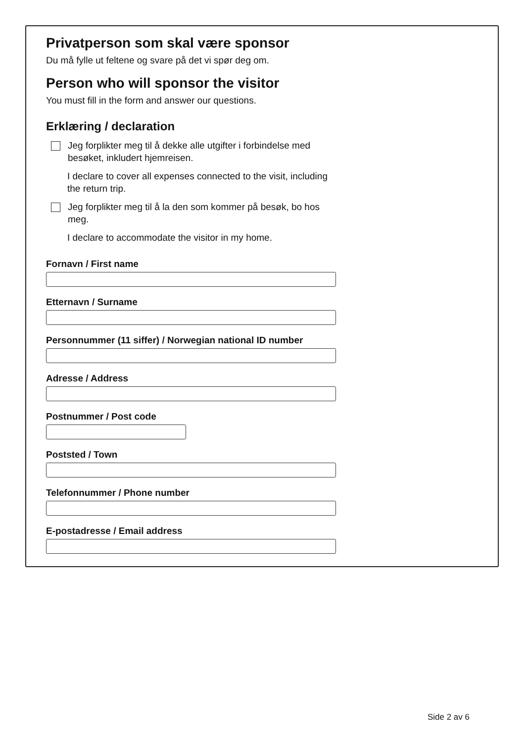Privatperson som skal være sponsor
Du må fylle ut feltene og svare på det vi spør deg om.
Person who will sponsor the visitor
You must fill in the form and answer our questions.
Erklæring / declaration
Jeg forplikter meg til å dekke alle utgifter i forbindelse med besøket, inkludert hjemreisen.
I declare to cover all expenses connected to the visit, including the return trip.
Jeg forplikter meg til å la den som kommer på besøk, bo hos meg.
I declare to accommodate the visitor in my home.
Fornavn / First name
Etternavn / Surname
Personnummer (11 siffer) / Norwegian national ID number
Adresse / Address
Postnummer / Post code
Poststed / Town
Telefonnummer / Phone number
E-postadresse / Email address
Side 2 av 6